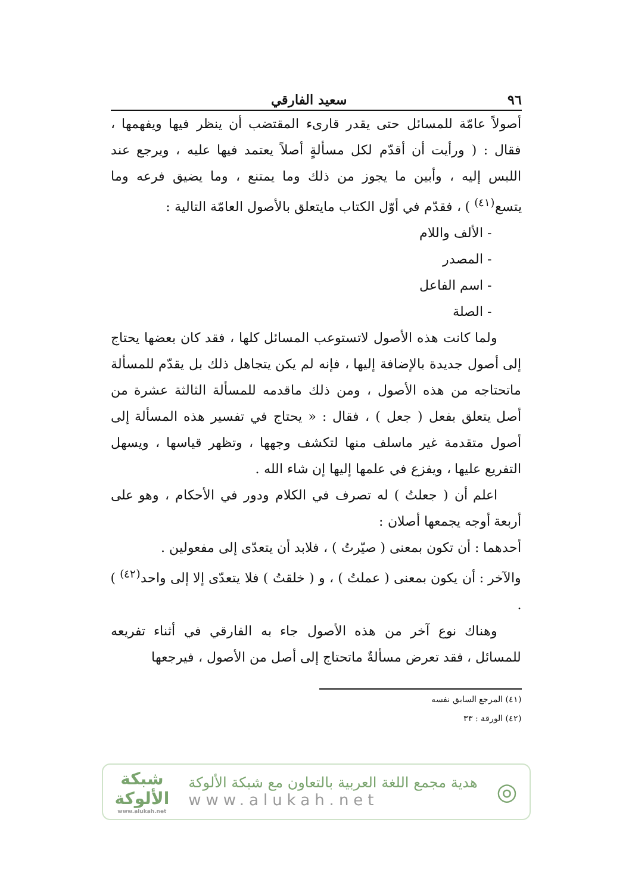٩٦ سعيد الفارقي
أصولاً عامّة للمسائل حتى يقدر قارىء المقتضب أن ينظر فيها ويفهمها ، فقال : ( ورأيت أن أقدّم لكل مسألةٍ أصلاً يعتمد فيها عليه ، ويرجع عند اللبس إليه ، وأبين ما يجوز من ذلك وما يمتنع ، وما يضيق فرعه وما يتسع<sup>(٤١)</sup> ) ، فقدّم في أوّل الكتاب مايتعلق بالأصول العامّة التالية :
- الألف واللام
- المصدر
- اسم الفاعل
- الصلة
ولما كانت هذه الأصول لاتستوعب المسائل كلها ، فقد كان بعضها يحتاج إلى أصول جديدة بالإضافة إليها ، فإنه لم يكن يتجاهل ذلك بل يقدّم للمسألة ماتحتاجه من هذه الأصول ، ومن ذلك ماقدمه للمسألة الثالثة عشرة من أصل يتعلق بفعل ( جعل ) ، فقال : « يحتاج في تفسير هذه المسألة إلى أصول متقدمة غير ماسلف منها لتكشف وجهها ، وتظهر قياسها ، ويسهل التفريع عليها ، ويفزع في علمها إليها إن شاء الله .
اعلم أن ( جعلتُ ) له تصرف في الكلام ودور في الأحكام ، وهو على أربعة أوجه يجمعها أصلان :
أحدهما : أن تكون بمعنى ( صيّرتُ ) ، فلابد أن يتعدّى إلى مفعولين .
والآخر : أن يكون بمعنى ( عملتُ ) ، و ( خلقتُ ) فلا يتعدّى إلا إلى واحد<sup>(٤٢)</sup> ) .
وهناك نوع آخر من هذه الأصول جاء به الفارقي في أثناء تفريعه للمسائل ، فقد تعرض مسألةٌ ماتحتاج إلى أصل من الأصول ، فيرجعها
(٤١) المرجع السابق نفسه
(٤٢) الورقة : ٣٣
◎
هدية مجمع اللغة العربية بالتعاون مع شبكة الألوكة
www.alukah.net
شبكة
الألوكة
www.alukah.net